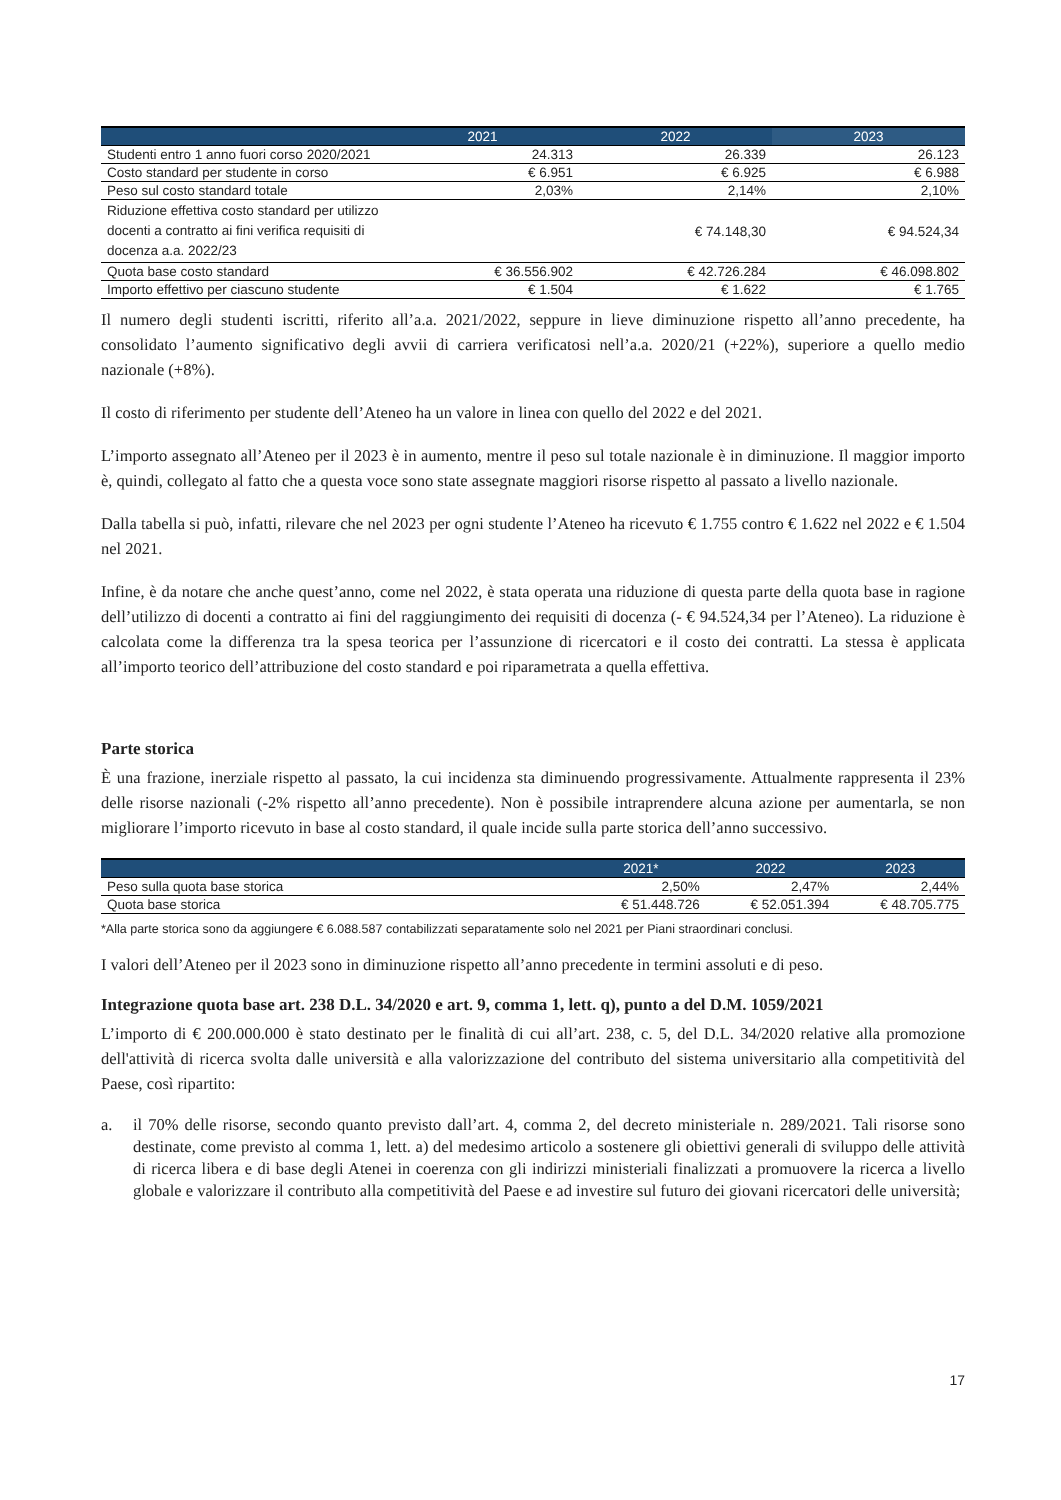| | 2021 | 2022 | 2023 |
| --- | --- | --- | --- |
| Studenti entro 1 anno fuori corso 2020/2021 | 24.313 | 26.339 | 26.123 |
| Costo standard per studente in corso | € 6.951 | € 6.925 | € 6.988 |
| Peso sul costo standard totale | 2,03% | 2,14% | 2,10% |
| Riduzione effettiva costo standard per utilizzo docenti a contratto ai fini verifica requisiti di docenza a.a. 2022/23 | | € 74.148,30 | € 94.524,34 |
| Quota base costo standard | € 36.556.902 | € 42.726.284 | € 46.098.802 |
| Importo effettivo per ciascuno studente | € 1.504 | € 1.622 | € 1.765 |
Il numero degli studenti iscritti, riferito all’a.a. 2021/2022, seppure in lieve diminuzione rispetto all’anno precedente, ha consolidato l’aumento significativo degli avvii di carriera verificatosi nell’a.a. 2020/21 (+22%), superiore a quello medio nazionale (+8%).
Il costo di riferimento per studente dell’Ateneo ha un valore in linea con quello del 2022 e del 2021.
L’importo assegnato all’Ateneo per il 2023 è in aumento, mentre il peso sul totale nazionale è in diminuzione. Il maggior importo è, quindi, collegato al fatto che a questa voce sono state assegnate maggiori risorse rispetto al passato a livello nazionale.
Dalla tabella si può, infatti, rilevare che nel 2023 per ogni studente l’Ateneo ha ricevuto € 1.755 contro € 1.622 nel 2022 e € 1.504 nel 2021.
Infine, è da notare che anche quest’anno, come nel 2022, è stata operata una riduzione di questa parte della quota base in ragione dell’utilizzo di docenti a contratto ai fini del raggiungimento dei requisiti di docenza (- € 94.524,34 per l’Ateneo). La riduzione è calcolata come la differenza tra la spesa teorica per l’assunzione di ricercatori e il costo dei contratti. La stessa è applicata all’importo teorico dell’attribuzione del costo standard e poi riparametrata a quella effettiva.
Parte storica
È una frazione, inerziale rispetto al passato, la cui incidenza sta diminuendo progressivamente. Attualmente rappresenta il 23% delle risorse nazionali (-2% rispetto all’anno precedente). Non è possibile intraprendere alcuna azione per aumentarla, se non migliorare l’importo ricevuto in base al costo standard, il quale incide sulla parte storica dell’anno successivo.
| | 2021* | 2022 | 2023 |
| --- | --- | --- | --- |
| Peso sulla quota base storica | 2,50% | 2,47% | 2,44% |
| Quota base storica | € 51.448.726 | € 52.051.394 | € 48.705.775 |
*Alla parte storica sono da aggiungere € 6.088.587 contabilizzati separatamente solo nel 2021 per Piani straordinari conclusi.
I valori dell’Ateneo per il 2023 sono in diminuzione rispetto all’anno precedente in termini assoluti e di peso.
Integrazione quota base art. 238 D.L. 34/2020 e art. 9, comma 1, lett. q), punto a del D.M. 1059/2021
L’importo di € 200.000.000 è stato destinato per le finalità di cui all’art. 238, c. 5, del D.L. 34/2020 relative alla promozione dell'attività di ricerca svolta dalle università e alla valorizzazione del contributo del sistema universitario alla competitività del Paese, così ripartito:
a. il 70% delle risorse, secondo quanto previsto dall’art. 4, comma 2, del decreto ministeriale n. 289/2021. Tali risorse sono destinate, come previsto al comma 1, lett. a) del medesimo articolo a sostenere gli obiettivi generali di sviluppo delle attività di ricerca libera e di base degli Atenei in coerenza con gli indirizzi ministeriali finalizzati a promuovere la ricerca a livello globale e valorizzare il contributo alla competitività del Paese e ad investire sul futuro dei giovani ricercatori delle università;
17